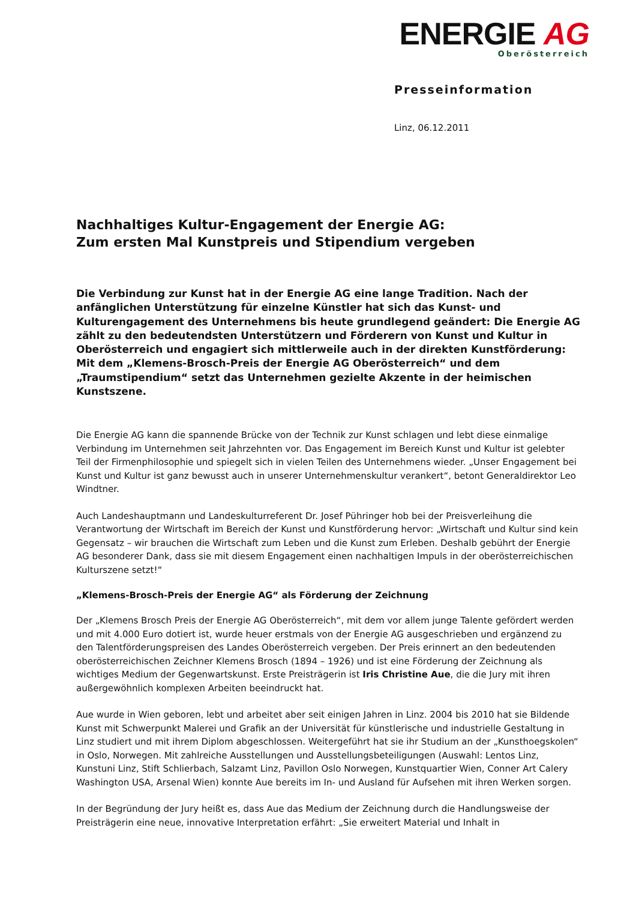ENERGIE AG
Oberösterreich
Presseinformation
Linz, 06.12.2011
Nachhaltiges Kultur-Engagement der Energie AG:
Zum ersten Mal Kunstpreis und Stipendium vergeben
Die Verbindung zur Kunst hat in der Energie AG eine lange Tradition. Nach der anfänglichen Unterstützung für einzelne Künstler hat sich das Kunst- und Kulturengagement des Unternehmens bis heute grundlegend geändert: Die Energie AG zählt zu den bedeutendsten Unterstützern und Förderern von Kunst und Kultur in Oberösterreich und engagiert sich mittlerweile auch in der direkten Kunstförderung: Mit dem „Klemens-Brosch-Preis der Energie AG Oberösterreich“ und dem „Traumstipendium“ setzt das Unternehmen gezielte Akzente in der heimischen Kunstszene.
Die Energie AG kann die spannende Brücke von der Technik zur Kunst schlagen und lebt diese einmalige Verbindung im Unternehmen seit Jahrzehnten vor. Das Engagement im Bereich Kunst und Kultur ist gelebter Teil der Firmenphilosophie und spiegelt sich in vielen Teilen des Unternehmens wieder. „Unser Engagement bei Kunst und Kultur ist ganz bewusst auch in unserer Unternehmenskultur verankert“, betont Generaldirektor Leo Windtner.
Auch Landeshauptmann und Landeskulturreferent Dr. Josef Pühringer hob bei der Preisverleihung die Verantwortung der Wirtschaft im Bereich der Kunst und Kunstförderung hervor: „Wirtschaft und Kultur sind kein Gegensatz – wir brauchen die Wirtschaft zum Leben und die Kunst zum Erleben. Deshalb gebührt der Energie AG besonderer Dank, dass sie mit diesem Engagement einen nachhaltigen Impuls in der oberösterreichischen Kulturszene setzt!“
„Klemens-Brosch-Preis der Energie AG“ als Förderung der Zeichnung
Der „Klemens Brosch Preis der Energie AG Oberösterreich“, mit dem vor allem junge Talente gefördert werden und mit 4.000 Euro dotiert ist, wurde heuer erstmals von der Energie AG ausgeschrieben und ergänzend zu den Talentförderungspreisen des Landes Oberösterreich vergeben. Der Preis erinnert an den bedeutenden oberösterreichischen Zeichner Klemens Brosch (1894 – 1926) und ist eine Förderung der Zeichnung als wichtiges Medium der Gegenwartskunst. Erste Preisträgerin ist Iris Christine Aue, die die Jury mit ihren außergewöhnlich komplexen Arbeiten beeindruckt hat.
Aue wurde in Wien geboren, lebt und arbeitet aber seit einigen Jahren in Linz. 2004 bis 2010 hat sie Bildende Kunst mit Schwerpunkt Malerei und Grafik an der Universität für künstlerische und industrielle Gestaltung in Linz studiert und mit ihrem Diplom abgeschlossen. Weitergeführt hat sie ihr Studium an der „Kunsthoegskolen“ in Oslo, Norwegen. Mit zahlreiche Ausstellungen und Ausstellungsbeteiligungen (Auswahl: Lentos Linz, Kunstuni Linz, Stift Schlierbach, Salzamt Linz, Pavillon Oslo Norwegen, Kunstquartier Wien, Conner Art Calery Washington USA, Arsenal Wien) konnte Aue bereits im In- und Ausland für Aufsehen mit ihren Werken sorgen.
In der Begründung der Jury heißt es, dass Aue das Medium der Zeichnung durch die Handlungsweise der Preisträgerin eine neue, innovative Interpretation erfährt: „Sie erweitert Material und Inhalt in